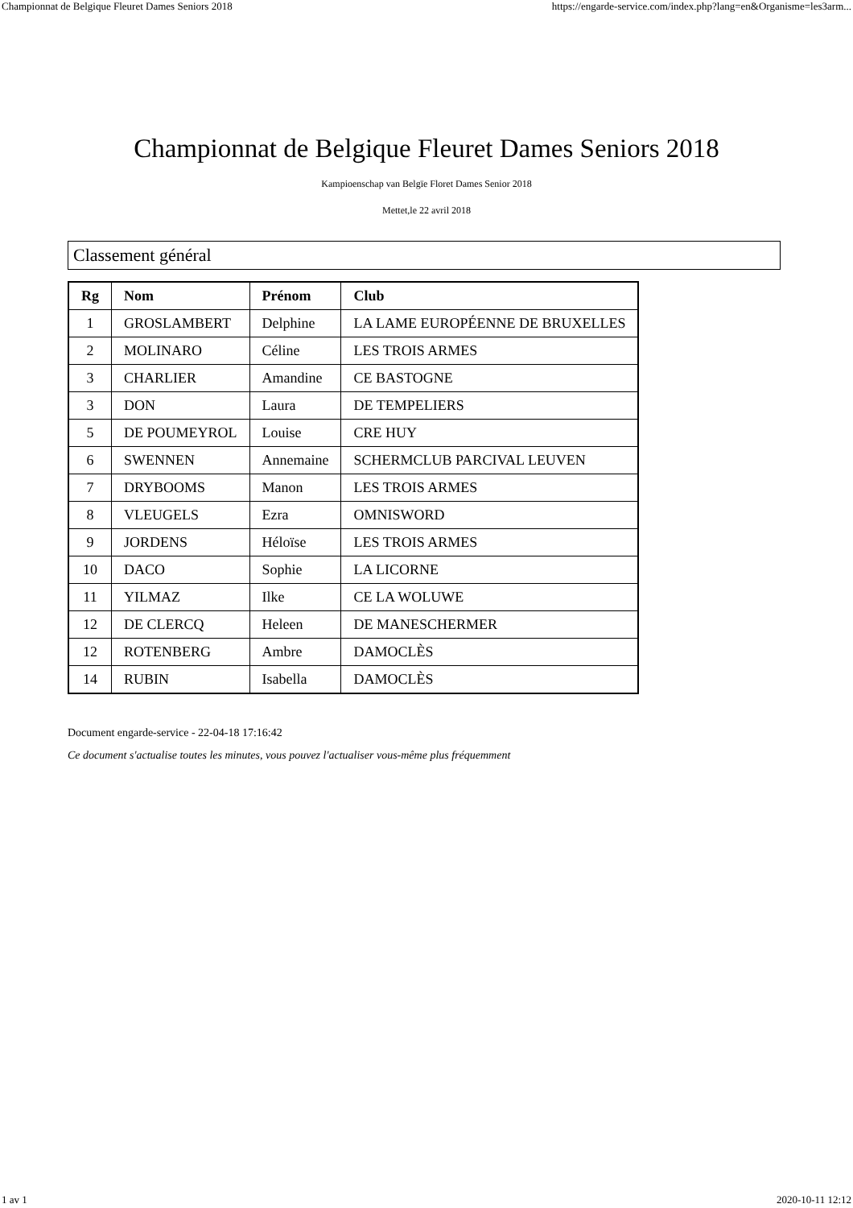Championnat de Belgique Fleuret Dames Seniors 2018 https://engarde-service.com/index.php?lang=en&Organisme=les3arm...
Championnat de Belgique Fleuret Dames Seniors 2018
Kampioenschap van Belgïe Floret Dames Senior 2018
Mettet,le 22 avril 2018
Classement général
| Rg | Nom | Prénom | Club |
| --- | --- | --- | --- |
| 1 | GROSLAMBERT | Delphine | LA LAME EUROPÉENNE DE BRUXELLES |
| 2 | MOLINARO | Céline | LES TROIS ARMES |
| 3 | CHARLIER | Amandine | CE BASTOGNE |
| 3 | DON | Laura | DE TEMPELIERS |
| 5 | DE POUMEYROL | Louise | CRE HUY |
| 6 | SWENNEN | Annemaine | SCHERMCLUB PARCIVAL LEUVEN |
| 7 | DRYBOOMS | Manon | LES TROIS ARMES |
| 8 | VLEUGELS | Ezra | OMNISWORD |
| 9 | JORDENS | Héloïse | LES TROIS ARMES |
| 10 | DACO | Sophie | LA LICORNE |
| 11 | YILMAZ | Ilke | CE LA WOLUWE |
| 12 | DE CLERCQ | Heleen | DE MANESCHERMER |
| 12 | ROTENBERG | Ambre | DAMOCLÈS |
| 14 | RUBIN | Isabella | DAMOCLÈS |
Document engarde-service - 22-04-18 17:16:42
Ce document s'actualise toutes les minutes, vous pouvez l'actualiser vous-même plus fréquemment
1 av 1 2020-10-11 12:12